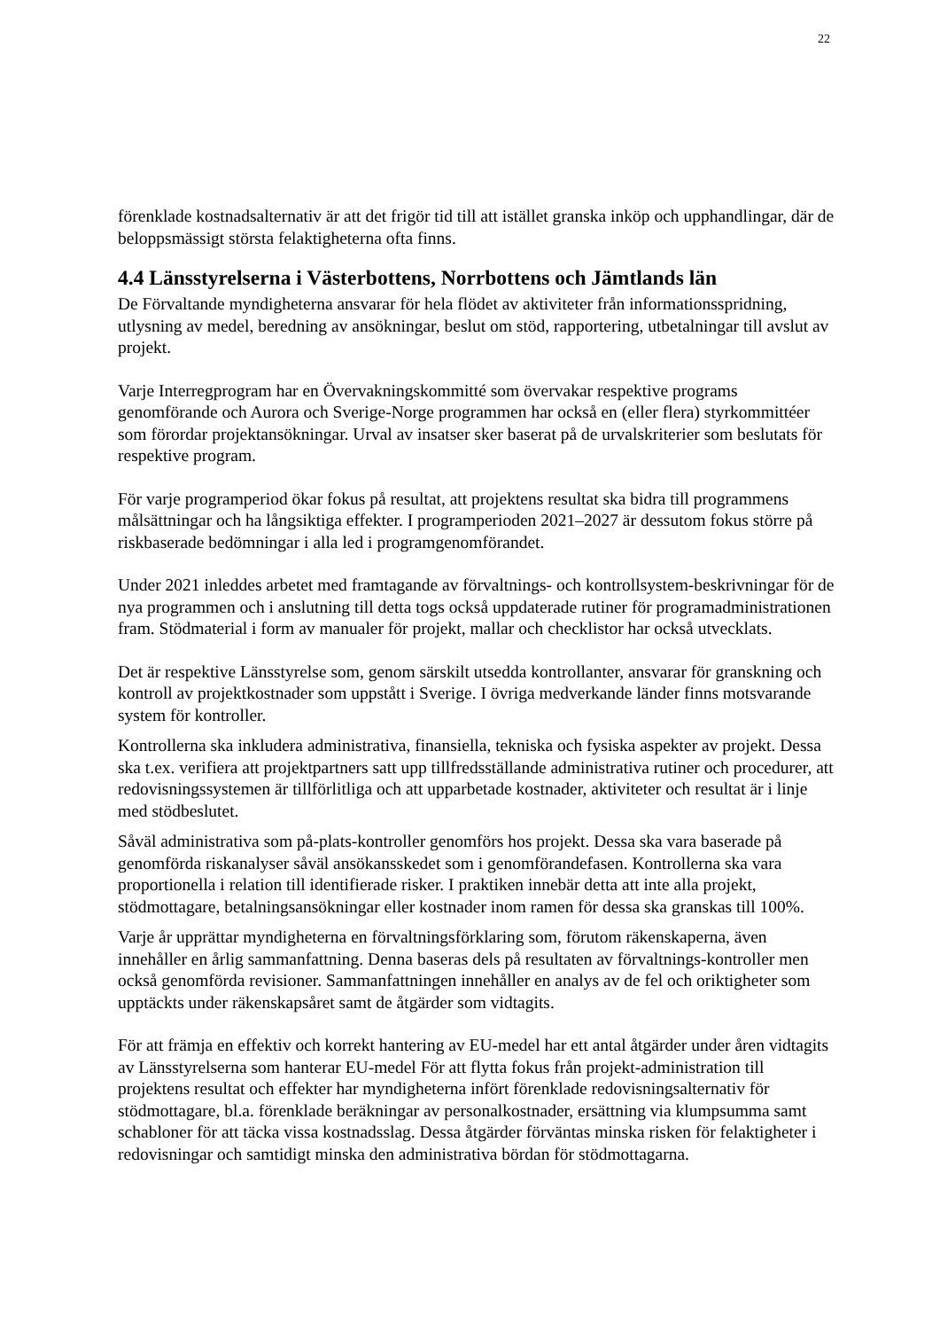22
förenklade kostnadsalternativ är att det frigör tid till att istället granska inköp och upphandlingar, där de beloppsmässigt största felaktigheterna ofta finns.
4.4 Länsstyrelserna i Västerbottens, Norrbottens och Jämtlands län
De Förvaltande myndigheterna ansvarar för hela flödet av aktiviteter från informationsspridning, utlysning av medel, beredning av ansökningar, beslut om stöd, rapportering, utbetalningar till avslut av projekt.
Varje Interregprogram har en Övervakningskommitté som övervakar respektive programs genomförande och Aurora och Sverige-Norge programmen har också en (eller flera) styrkommittéer som förordar projektansökningar. Urval av insatser sker baserat på de urvalskriterier som beslutats för respektive program.
För varje programperiod ökar fokus på resultat, att projektens resultat ska bidra till programmens målsättningar och ha långsiktiga effekter. I programperioden 2021–2027 är dessutom fokus större på riskbaserade bedömningar i alla led i programgenomförandet.
Under 2021 inleddes arbetet med framtagande av förvaltnings- och kontrollsystem-beskrivningar för de nya programmen och i anslutning till detta togs också uppdaterade rutiner för programadministrationen fram. Stödmaterial i form av manualer för projekt, mallar och checklistor har också utvecklats.
Det är respektive Länsstyrelse som, genom särskilt utsedda kontrollanter, ansvarar för granskning och kontroll av projektkostnader som uppstått i Sverige. I övriga medverkande länder finns motsvarande system för kontroller.
Kontrollerna ska inkludera administrativa, finansiella, tekniska och fysiska aspekter av projekt. Dessa ska t.ex. verifiera att projektpartners satt upp tillfredsställande administrativa rutiner och procedurer, att redovisningssystemen är tillförlitliga och att upparbetade kostnader, aktiviteter och resultat är i linje med stödbeslutet.
Såväl administrativa som på-plats-kontroller genomförs hos projekt. Dessa ska vara baserade på genomförda riskanalyser såväl ansökansskedet som i genomförandefasen. Kontrollerna ska vara proportionella i relation till identifierade risker. I praktiken innebär detta att inte alla projekt, stödmottagare, betalningsansökningar eller kostnader inom ramen för dessa ska granskas till 100%.
Varje år upprättar myndigheterna en förvaltningsförklaring som, förutom räkenskaperna, även innehåller en årlig sammanfattning. Denna baseras dels på resultaten av förvaltnings-kontroller men också genomförda revisioner. Sammanfattningen innehåller en analys av de fel och oriktigheter som upptäckts under räkenskapsåret samt de åtgärder som vidtagits.
För att främja en effektiv och korrekt hantering av EU-medel har ett antal åtgärder under åren vidtagits av Länsstyrelserna som hanterar EU-medel För att flytta fokus från projekt-administration till projektens resultat och effekter har myndigheterna infört förenklade redovisningsalternativ för stödmottagare, bl.a. förenklade beräkningar av personalkostnader, ersättning via klumpsumma samt schabloner för att täcka vissa kostnadsslag. Dessa åtgärder förväntas minska risken för felaktigheter i redovisningar och samtidigt minska den administrativa bördan för stödmottagarna.